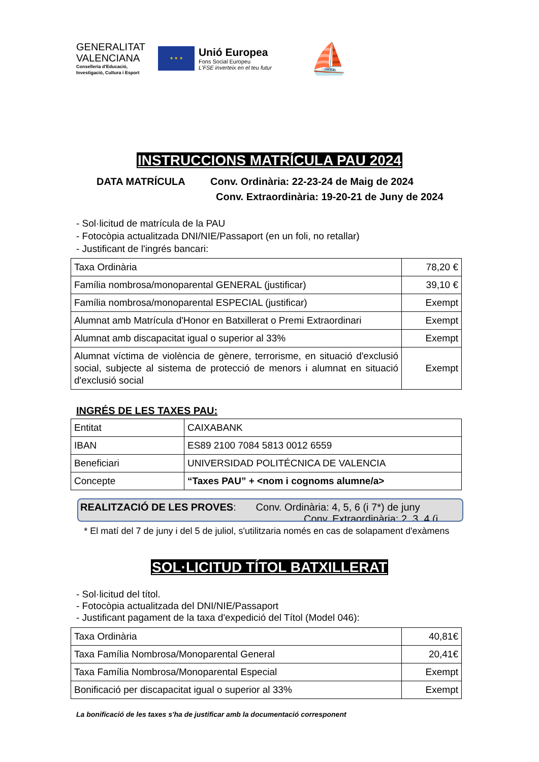GENERALITAT
VALENCIANA
Conselleria d'Educació,
Investigació, Cultura i Esport
★ ★ ★
Unió Europea
Fons Social Europeu
L'FSE inverteix en el teu futur
⛵
INSTRUCCIONS MATRÍCULA PAU 2024
DATA MATRÍCULA Conv. Ordinària: 22-23-24 de Maig de 2024
Conv. Extraordinària: 19-20-21 de Juny de 2024
- Sol·licitud de matrícula de la PAU
- Fotocòpia actualitzada DNI/NIE/Passaport (en un foli, no retallar)
- Justificant de l'ingrés bancari:
| Taxa Ordinària | 78,20 € |
| Família nombrosa/monoparental GENERAL (justificar) | 39,10 € |
| Família nombrosa/monoparental ESPECIAL (justificar) | Exempt |
| Alumnat amb Matrícula d'Honor en Batxillerat o Premi Extraordinari | Exempt |
| Alumnat amb discapacitat igual o superior al 33% | Exempt |
| Alumnat víctima de violència de gènere, terrorisme, en situació d'exclusió social, subjecte al sistema de protecció de menors i alumnat en situació d'exclusió social | Exempt |
INGRÉS DE LES TAXES PAU:
| Entitat | CAIXABANK |
| IBAN | ES89 2100 7084 5813 0012 6559 |
| Beneficiari | UNIVERSIDAD POLITÉCNICA DE VALENCIA |
| Concepte | “Taxes PAU” + <nom i cognoms alumne/a> |
REALITZACIÓ DE LES PROVES: Conv. Ordinària: 4, 5, 6 (i 7*) de juny
Conv. Extraordinària: 2, 3, 4 (i
* El matí del 7 de juny i del 5 de juliol, s'utilitzaria només en cas de solapament d'exàmens
SOL·LICITUD TÍTOL BATXILLERAT
- Sol·licitud del títol.
- Fotocòpia actualitzada del DNI/NIE/Passaport
- Justificant pagament de la taxa d'expedició del Títol (Model 046):
| Taxa Ordinària | 40,81€ |
| Taxa Família Nombrosa/Monoparental General | 20,41€ |
| Taxa Família Nombrosa/Monoparental Especial | Exempt |
| Bonificació per discapacitat igual o superior al 33% | Exempt |
La bonificació de les taxes s'ha de justificar amb la documentació corresponent